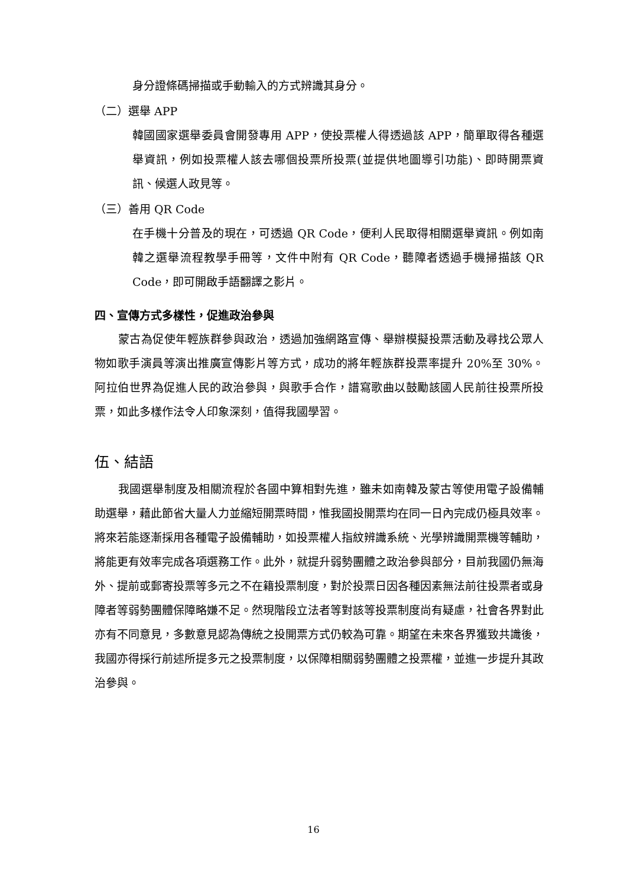身分證條碼掃描或手動輸入的方式辨識其身分。
（二）選舉 APP
韓國國家選舉委員會開發專用 APP，使投票權人得透過該 APP，簡單取得各種選舉資訊，例如投票權人該去哪個投票所投票(並提供地圖導引功能)、即時開票資訊、候選人政見等。
（三）善用 QR Code
在手機十分普及的現在，可透過 QR Code，便利人民取得相關選舉資訊。例如南韓之選舉流程教學手冊等，文件中附有 QR Code，聽障者透過手機掃描該 QR Code，即可開啟手語翻譯之影片。
四、宣傳方式多樣性，促進政治參與
蒙古為促使年輕族群參與政治，透過加強網路宣傳、舉辦模擬投票活動及尋找公眾人物如歌手演員等演出推廣宣傳影片等方式，成功的將年輕族群投票率提升 20%至 30%。阿拉伯世界為促進人民的政治參與，與歌手合作，譜寫歌曲以鼓勵該國人民前往投票所投票，如此多樣作法令人印象深刻，值得我國學習。
伍、結語
我國選舉制度及相關流程於各國中算相對先進，雖未如南韓及蒙古等使用電子設備輔助選舉，藉此節省大量人力並縮短開票時間，惟我國投開票均在同一日內完成仍極具效率。將來若能逐漸採用各種電子設備輔助，如投票權人指紋辨識系統、光學辨識開票機等輔助，將能更有效率完成各項選務工作。此外，就提升弱勢團體之政治參與部分，目前我國仍無海外、提前或郵寄投票等多元之不在籍投票制度，對於投票日因各種因素無法前往投票者或身障者等弱勢團體保障略嫌不足。然現階段立法者等對該等投票制度尚有疑慮，社會各界對此亦有不同意見，多數意見認為傳統之投開票方式仍較為可靠。期望在未來各界獲致共識後，我國亦得採行前述所提多元之投票制度，以保障相關弱勢團體之投票權，並進一步提升其政治參與。
16